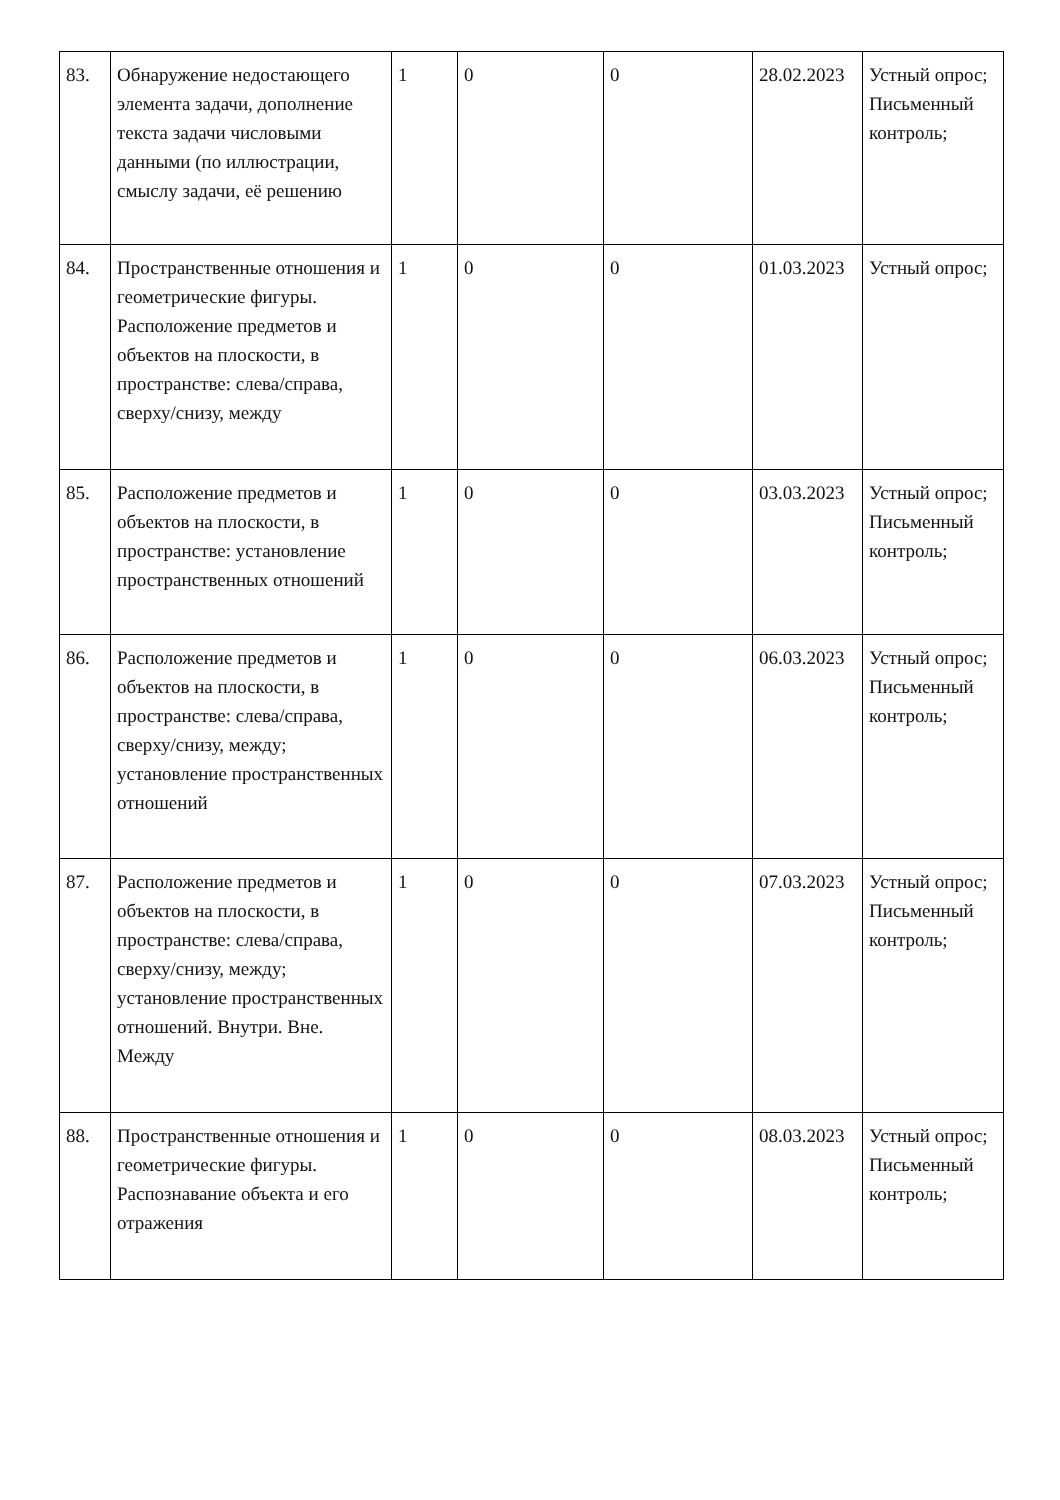| 83. | Обнаружение недостающего элемента задачи, дополнение текста задачи числовыми данными (по иллюстрации, смыслу задачи, её решению | 1 | 0 | 0 | 28.02.2023 | Устный опрос; Письменный контроль; |
| 84. | Пространственные отношения и геометрические фигуры. Расположение предметов и объектов на плоскости, в пространстве: слева/справа, сверху/снизу, между | 1 | 0 | 0 | 01.03.2023 | Устный опрос; |
| 85. | Расположение предметов и объектов на плоскости, в пространстве: установление пространственных отношений | 1 | 0 | 0 | 03.03.2023 | Устный опрос; Письменный контроль; |
| 86. | Расположение предметов и объектов на плоскости, в пространстве: слева/справа, сверху/снизу, между; установление пространственных отношений | 1 | 0 | 0 | 06.03.2023 | Устный опрос; Письменный контроль; |
| 87. | Расположение предметов и объектов на плоскости, в пространстве: слева/справа, сверху/снизу, между; установление пространственных отношений. Внутри. Вне. Между | 1 | 0 | 0 | 07.03.2023 | Устный опрос; Письменный контроль; |
| 88. | Пространственные отношения и геометрические фигуры. Распознавание объекта и его отражения | 1 | 0 | 0 | 08.03.2023 | Устный опрос; Письменный контроль; |